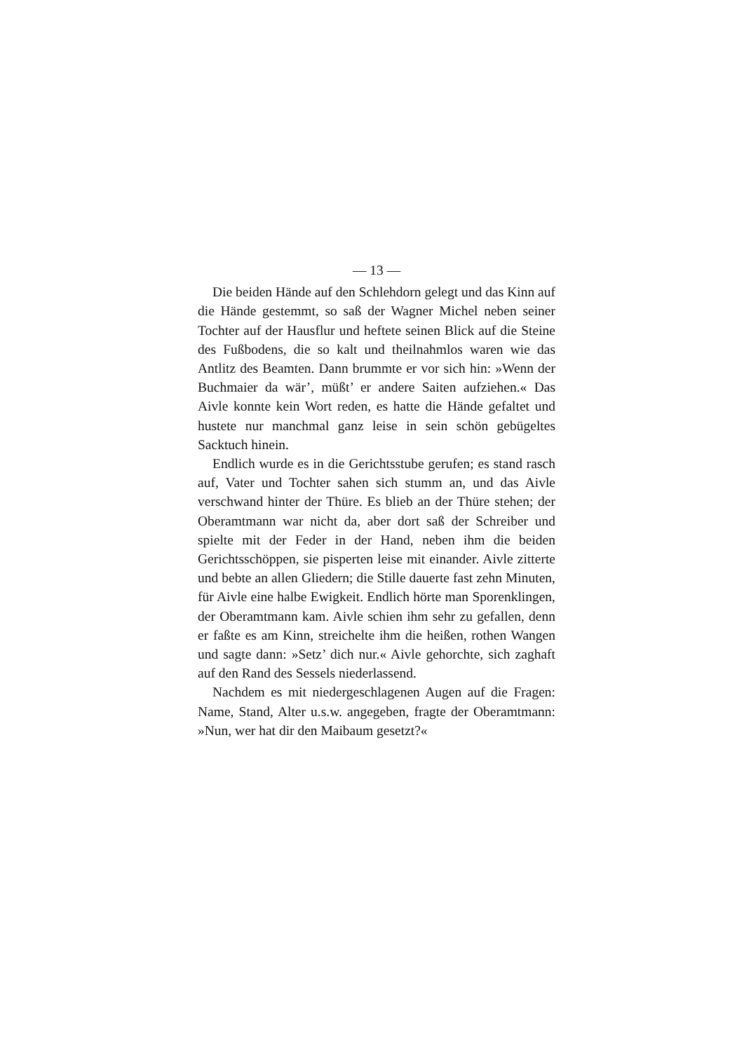— 13 —
Die beiden Hände auf den Schlehdorn gelegt und das Kinn auf die Hände gestemmt, so saß der Wagner Michel neben seiner Tochter auf der Hausflur und hef­tete seinen Blick auf die Steine des Fußbodens, die so kalt und theilnahmlos waren wie das Antlitz des Beam­ten. Dann brummte er vor sich hin: »Wenn der Buch­maier da wär’, müßt’ er andere Saiten aufziehen.« Das Aivle konnte kein Wort reden, es hatte die Hände gefal­tet und hustete nur manchmal ganz leise in sein schön gebügeltes Sacktuch hinein.
Endlich wurde es in die Gerichtsstube gerufen; es stand rasch auf, Vater und Tochter sahen sich stumm an, und das Aivle verschwand hinter der Thüre. Es blieb an der Thüre stehen; der Oberamtmann war nicht da, aber dort saß der Schreiber und spielte mit der Fe­der in der Hand, neben ihm die beiden Gerichtsschöp­pen, sie pisperten leise mit einander. Aivle zitterte und bebte an allen Gliedern; die Stille dauerte fast zehn Minuten, für Aivle eine halbe Ewigkeit. Endlich hör­te man Sporenklingen, der Oberamtmann kam. Aivle schien ihm sehr zu gefallen, denn er faßte es am Kinn, streichelte ihm die heißen, rothen Wangen und sagte dann: »Setz’ dich nur.« Aivle gehorchte, sich zaghaft auf den Rand des Sessels niederlassend.
Nachdem es mit niedergeschlagenen Augen auf die Fragen: Name, Stand, Alter u.s.w. angegeben, fragte der Oberamtmann: »Nun, wer hat dir den Maibaum gesetzt?«